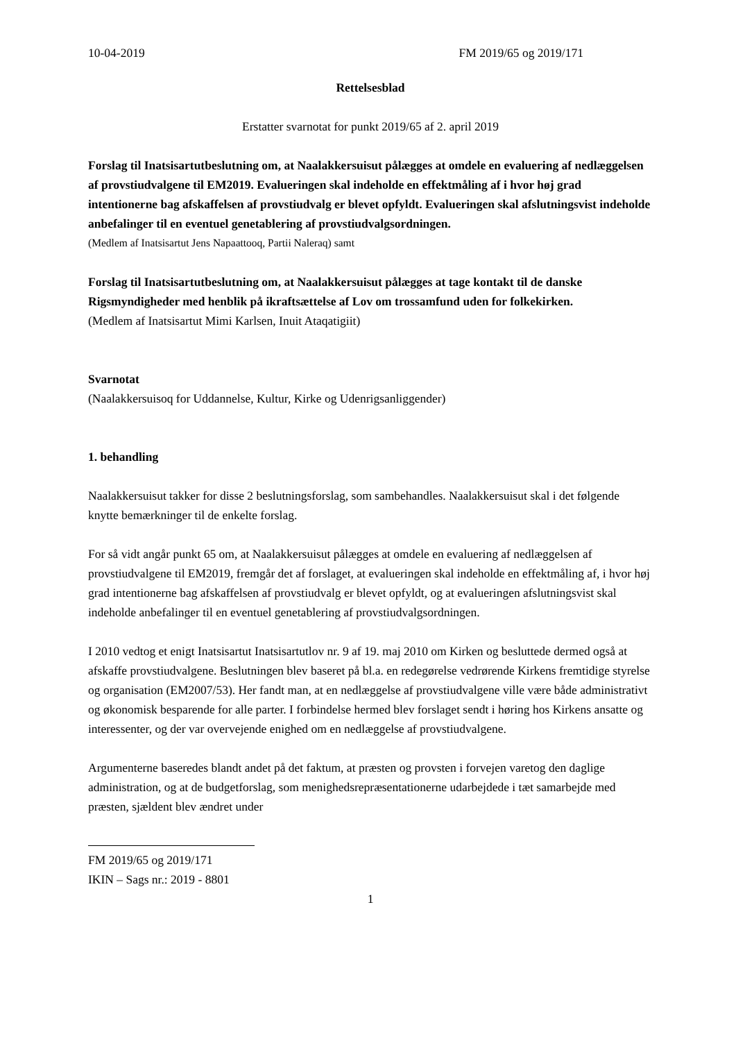10-04-2019 FM 2019/65 og 2019/171
Rettelsesblad
Erstatter svarnotat for punkt 2019/65 af 2. april 2019
Forslag til Inatsisartutbeslutning om, at Naalakkersuisut pålægges at omdele en evaluering af nedlæggelsen af provstiudvalgene til EM2019. Evalueringen skal indeholde en effektmåling af i hvor høj grad intentionerne bag afskaffelsen af provstiudvalg er blevet opfyldt. Evalueringen skal afslutningsvist indeholde anbefalinger til en eventuel genetablering af provstiudvalgsordningen.
(Medlem af Inatsisartut Jens Napaattooq, Partii Naleraq) samt
Forslag til Inatsisartutbeslutning om, at Naalakkersuisut pålægges at tage kontakt til de danske Rigsmyndigheder med henblik på ikraftsættelse af Lov om trossamfund uden for folkekirken.
(Medlem af Inatsisartut Mimi Karlsen, Inuit Ataqatigiit)
Svarnotat
(Naalakkersuisoq for Uddannelse, Kultur, Kirke og Udenrigsanliggender)
1. behandling
Naalakkersuisut takker for disse 2 beslutningsforslag, som sambehandles. Naalakkersuisut skal i det følgende knytte bemærkninger til de enkelte forslag.
For så vidt angår punkt 65 om, at Naalakkersuisut pålægges at omdele en evaluering af nedlæggelsen af provstiudvalgene til EM2019, fremgår det af forslaget, at evalueringen skal indeholde en effektmåling af, i hvor høj grad intentionerne bag afskaffelsen af provstiudvalg er blevet opfyldt, og at evalueringen afslutningsvist skal indeholde anbefalinger til en eventuel genetablering af provstiudvalgsordningen.
I 2010 vedtog et enigt Inatsisartut Inatsisartutlov nr. 9 af 19. maj 2010 om Kirken og besluttede dermed også at afskaffe provstiudvalgene. Beslutningen blev baseret på bl.a. en redegørelse vedrørende Kirkens fremtidige styrelse og organisation (EM2007/53). Her fandt man, at en nedlæggelse af provstiudvalgene ville være både administrativt og økonomisk besparende for alle parter. I forbindelse hermed blev forslaget sendt i høring hos Kirkens ansatte og interessenter, og der var overvejende enighed om en nedlæggelse af provstiudvalgene.
Argumenterne baseredes blandt andet på det faktum, at præsten og provsten i forvejen varetog den daglige administration, og at de budgetforslag, som menighedsrepræsentationerne udarbejdede i tæt samarbejde med præsten, sjældent blev ændret under
FM 2019/65 og 2019/171
IKIN – Sags nr.: 2019 - 8801
1